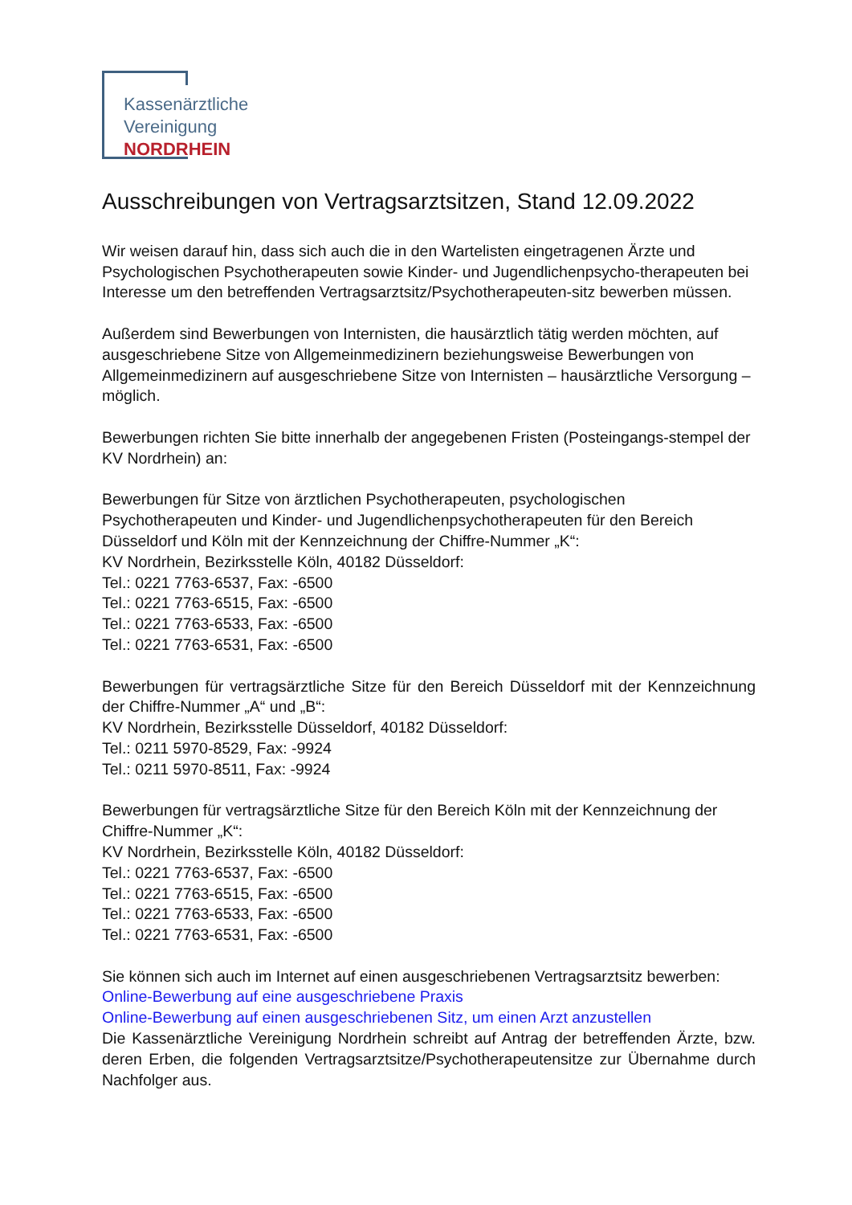Kassenärztliche
Vereinigung
NORDRHEIN
Ausschreibungen von Vertragsarztsitzen, Stand 12.09.2022
Wir weisen darauf hin, dass sich auch die in den Wartelisten eingetragenen Ärzte und Psychologischen Psychotherapeuten sowie Kinder- und Jugendlichenpsycho-therapeuten bei Interesse um den betreffenden Vertragsarztsitz/Psychotherapeuten-sitz bewerben müssen.
Außerdem sind Bewerbungen von Internisten, die hausärztlich tätig werden möchten, auf ausgeschriebene Sitze von Allgemeinmedizinern beziehungsweise Bewerbungen von Allgemeinmedizinern auf ausgeschriebene Sitze von Internisten – hausärztliche Versorgung – möglich.
Bewerbungen richten Sie bitte innerhalb der angegebenen Fristen (Posteingangs-stempel der KV Nordrhein) an:
Bewerbungen für Sitze von ärztlichen Psychotherapeuten, psychologischen Psychotherapeuten und Kinder- und Jugendlichenpsychotherapeuten für den Bereich Düsseldorf und Köln mit der Kennzeichnung der Chiffre-Nummer „K“:
KV Nordrhein, Bezirksstelle Köln, 40182 Düsseldorf:
Tel.: 0221 7763-6537, Fax: -6500
Tel.: 0221 7763-6515, Fax: -6500
Tel.: 0221 7763-6533, Fax: -6500
Tel.: 0221 7763-6531, Fax: -6500
Bewerbungen für vertragsärztliche Sitze für den Bereich Düsseldorf mit der Kennzeichnung der Chiffre-Nummer „A“ und „B“:
KV Nordrhein, Bezirksstelle Düsseldorf, 40182 Düsseldorf:
Tel.: 0211 5970-8529, Fax: -9924
Tel.: 0211 5970-8511, Fax: -9924
Bewerbungen für vertragsärztliche Sitze für den Bereich Köln mit der Kennzeichnung der Chiffre-Nummer „K“:
KV Nordrhein, Bezirksstelle Köln, 40182 Düsseldorf:
Tel.: 0221 7763-6537, Fax: -6500
Tel.: 0221 7763-6515, Fax: -6500
Tel.: 0221 7763-6533, Fax: -6500
Tel.: 0221 7763-6531, Fax: -6500
Sie können sich auch im Internet auf einen ausgeschriebenen Vertragsarztsitz bewerben:
Online-Bewerbung auf eine ausgeschriebene Praxis
Online-Bewerbung auf einen ausgeschriebenen Sitz, um einen Arzt anzustellen
Die Kassenärztliche Vereinigung Nordrhein schreibt auf Antrag der betreffenden Ärzte, bzw. deren Erben, die folgenden Vertragsarztsitze/Psychotherapeutensitze zur Übernahme durch Nachfolger aus.